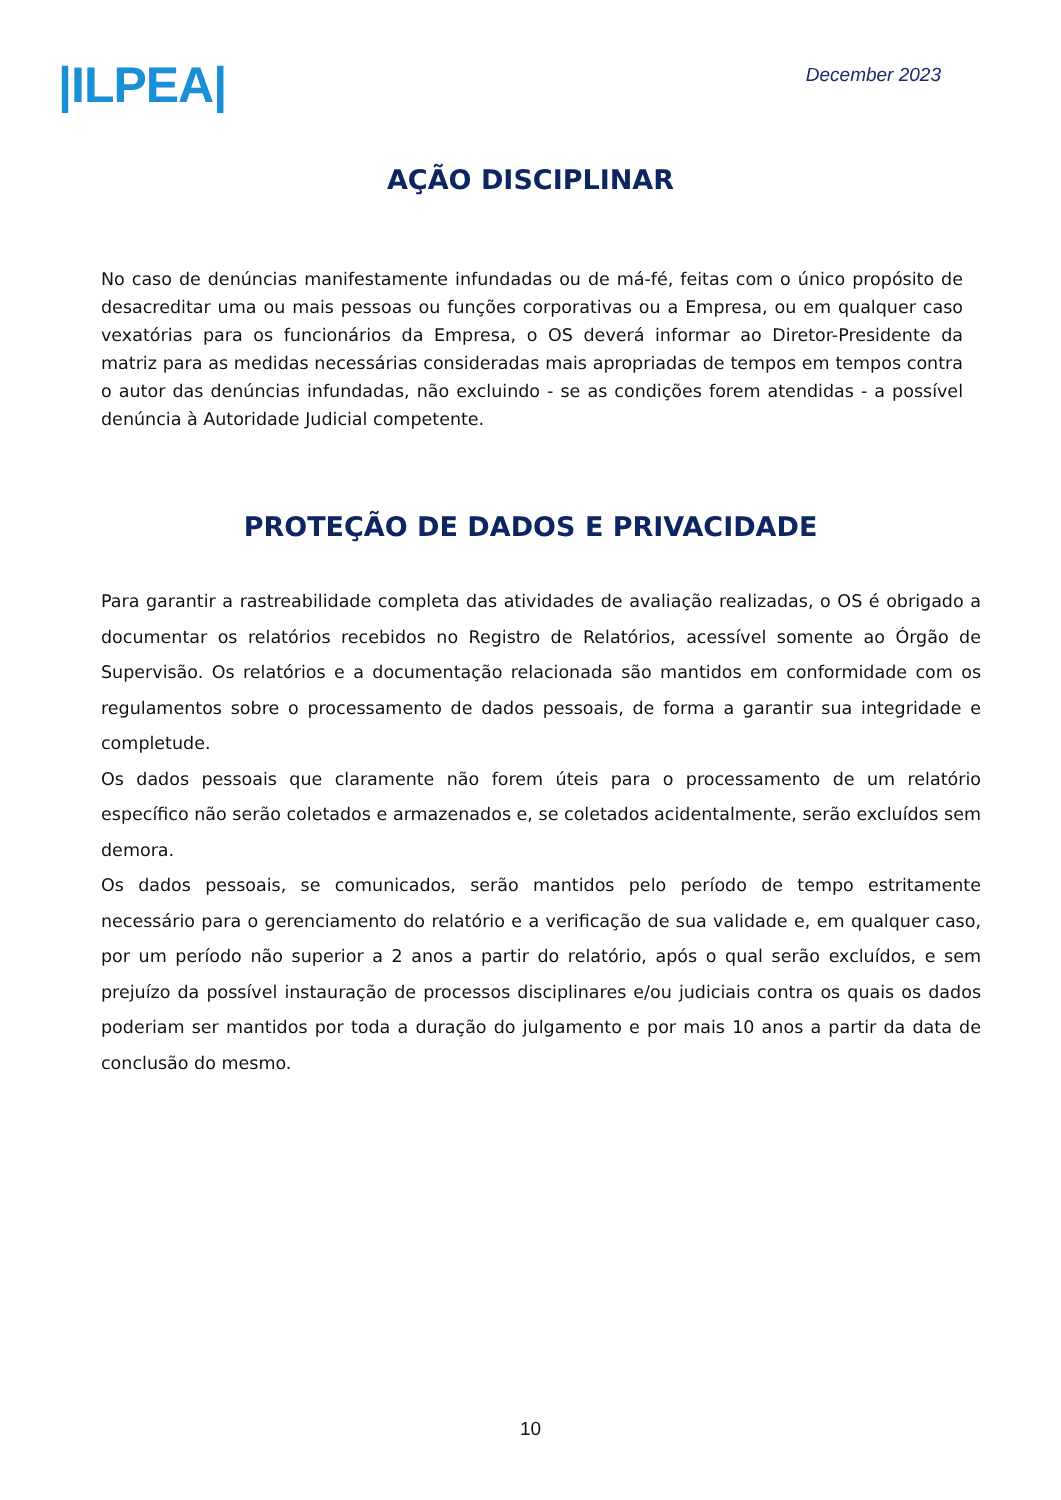|ILPEA|
December 2023
AÇÃO DISCIPLINAR
No caso de denúncias manifestamente infundadas ou de má-fé, feitas com o único propósito de desacreditar uma ou mais pessoas ou funções corporativas ou a Empresa, ou em qualquer caso vexatórias para os funcionários da Empresa, o OS deverá informar ao Diretor-Presidente da matriz para as medidas necessárias consideradas mais apropriadas de tempos em tempos contra o autor das denúncias infundadas, não excluindo - se as condições forem atendidas - a possível denúncia à Autoridade Judicial competente.
PROTEÇÃO DE DADOS E PRIVACIDADE
Para garantir a rastreabilidade completa das atividades de avaliação realizadas, o OS é obrigado a documentar os relatórios recebidos no Registro de Relatórios, acessível somente ao Órgão de Supervisão. Os relatórios e a documentação relacionada são mantidos em conformidade com os regulamentos sobre o processamento de dados pessoais, de forma a garantir sua integridade e completude.
Os dados pessoais que claramente não forem úteis para o processamento de um relatório específico não serão coletados e armazenados e, se coletados acidentalmente, serão excluídos sem demora.
Os dados pessoais, se comunicados, serão mantidos pelo período de tempo estritamente necessário para o gerenciamento do relatório e a verificação de sua validade e, em qualquer caso, por um período não superior a 2 anos a partir do relatório, após o qual serão excluídos, e sem prejuízo da possível instauração de processos disciplinares e/ou judiciais contra os quais os dados poderiam ser mantidos por toda a duração do julgamento e por mais 10 anos a partir da data de conclusão do mesmo.
10